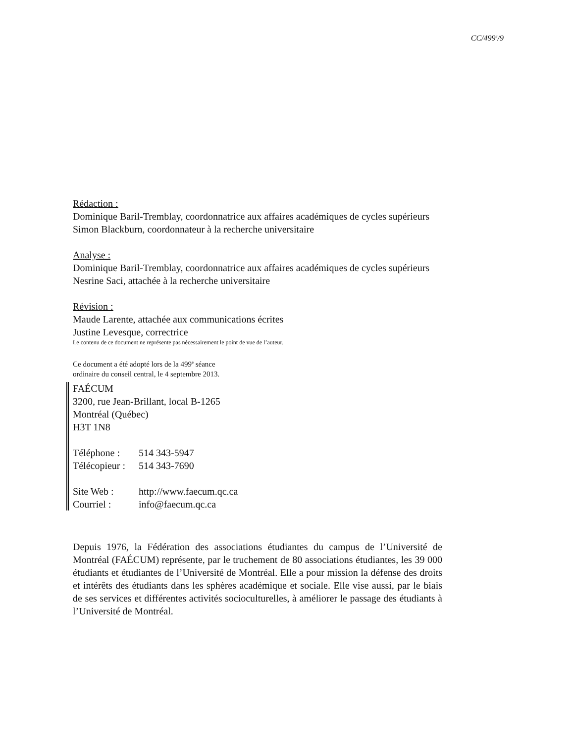CC/499<sup>e</sup>/9
Rédaction :
Dominique Baril-Tremblay, coordonnatrice aux affaires académiques de cycles supérieurs
Simon Blackburn, coordonnateur à la recherche universitaire
Analyse :
Dominique Baril-Tremblay, coordonnatrice aux affaires académiques de cycles supérieurs
Nesrine Saci, attachée à la recherche universitaire
Révision :
Maude Larente, attachée aux communications écrites
Justine Levesque, correctrice
Le contenu de ce document ne représente pas nécessairement le point de vue de l’auteur.
Ce document a été adopté lors de la 499<sup>e</sup> séance
ordinaire du conseil central, le 4 septembre 2013.
FAÉCUM
3200, rue Jean-Brillant, local B-1265
Montréal (Québec)
H3T 1N8
Téléphone : 514 343-5947
Télécopieur : 514 343-7690
Site Web : http://www.faecum.qc.ca
Courriel : info@faecum.qc.ca
Depuis 1976, la Fédération des associations étudiantes du campus de l’Université de Montréal (FAÉCUM) représente, par le truchement de 80 associations étudiantes, les 39 000 étudiants et étudiantes de l’Université de Montréal. Elle a pour mission la défense des droits et intérêts des étudiants dans les sphères académique et sociale. Elle vise aussi, par le biais de ses services et différentes activités socioculturelles, à améliorer le passage des étudiants à l’Université de Montréal.